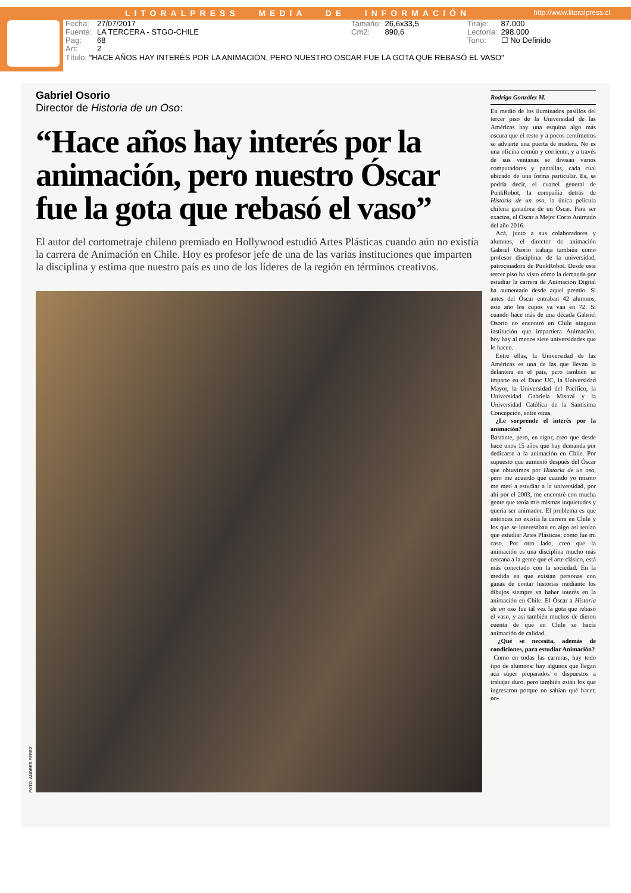LITORALPRESS MEDIA DE INFORMACIÓN
http://www.litoralpress.cl
Fecha: 27/07/2017
Fuente: LA TERCERA - STGO-CHILE
Pag: 68
Art: 2
Tamaño: 26,6x33,5
Cm2: 890,6
Tiraje: 87.000
Lectoría: 298.000
Tono: ☐ No Definido
Título: "HACE AÑOS HAY INTERÉS POR LA ANIMACIÓN, PERO NUESTRO OSCAR FUE LA GOTA QUE REBASÓ EL VASO"
Gabriel Osorio
Director de Historia de un Oso:
“Hace años hay interés por la animación, pero nuestro Óscar fue la gota que rebasó el vaso”
El autor del cortometraje chileno premiado en Hollywood estudió Artes Plásticas cuando aún no existía la carrera de Animación en Chile. Hoy es profesor jefe de una de las varias instituciones que imparten la disciplina y estima que nuestro país es uno de los líderes de la región en términos creativos.
FOTO: ANDRES PEREZ
Rodrigo González M.
En medio de los iluminados pasillos del tercer piso de la Universidad de las Américas hay una esquina algo más oscura que el resto y a pocos centímetros se advierte una puerta de madera. No es una oficina común y corriente, y a través de sus ventanas se divisan varios computadores y pantallas, cada cual ubicado de una forma particular. Es, se podría decir, el cuartel general de PunkRobot, la compañía detrás de Historia de un oso, la única película chilena ganadora de un Óscar. Para ser exactos, el Óscar a Mejor Corto Animado del año 2016.
Acá, junto a sus colaboradores y alumnos, el director de animación Gabriel Osorio trabaja también como profesor disciplinar de la universidad, patrocinadora de PunkRobot. Desde este tercer piso ha visto cómo la demanda por estudiar la carrera de Animación Digital ha aumentado desde aquel premio. Si antes del Óscar entraban 42 alumnos, este año los cupos ya van en 72. Si cuando hace más de una década Gabriel Osorio no encontró en Chile ninguna institución que impartiera Animación, hoy hay al menos siete universidades que lo hacen.
Entre ellas, la Universidad de las Américas es una de las que llevan la delantera en el país, pero también se imparte en el Duoc UC, la Universidad Mayor, la Universidad del Pacífico, la Universidad Gabriela Mistral y la Universidad Católica de la Santísima Concepción, entre otras.
¿Le sorprende el interés por la animación?
Bastante, pero, en rigor, creo que desde hace unos 15 años que hay demanda por dedicarse a la animación en Chile. Por supuesto que aumentó después del Óscar que obtuvimos por Historia de un oso, pero me acuerdo que cuando yo mismo me metí a estudiar a la universidad, por ahí por el 2003, me encontré con mucha gente que tenía mis mismas inquietudes y quería ser animador. El problema es que entonces no existía la carrera en Chile y los que se interesaban en algo así tenían que estudiar Artes Plásticas, como fue mi caso. Por otro lado, creo que la animación es una disciplina mucho más cercana a la gente que el arte clásico, está más conectado con la sociedad. En la medida en que existan personas con ganas de contar historias mediante los dibujos siempre va haber interés en la animación en Chile. El Óscar a Historia de un oso fue tal vez la gota que rebasó el vaso, y así también muchos de dieron cuenta de que en Chile se hacía animación de calidad.
¿Qué se necesita, además de condiciones, para estudiar Animación?
Como en todas las carreras, hay todo tipo de alumnos: hay algunos que llegan acá súper preparados o dispuestos a trabajar duro, pero también están los que ingresaron porque no sabían qué hacer, no-